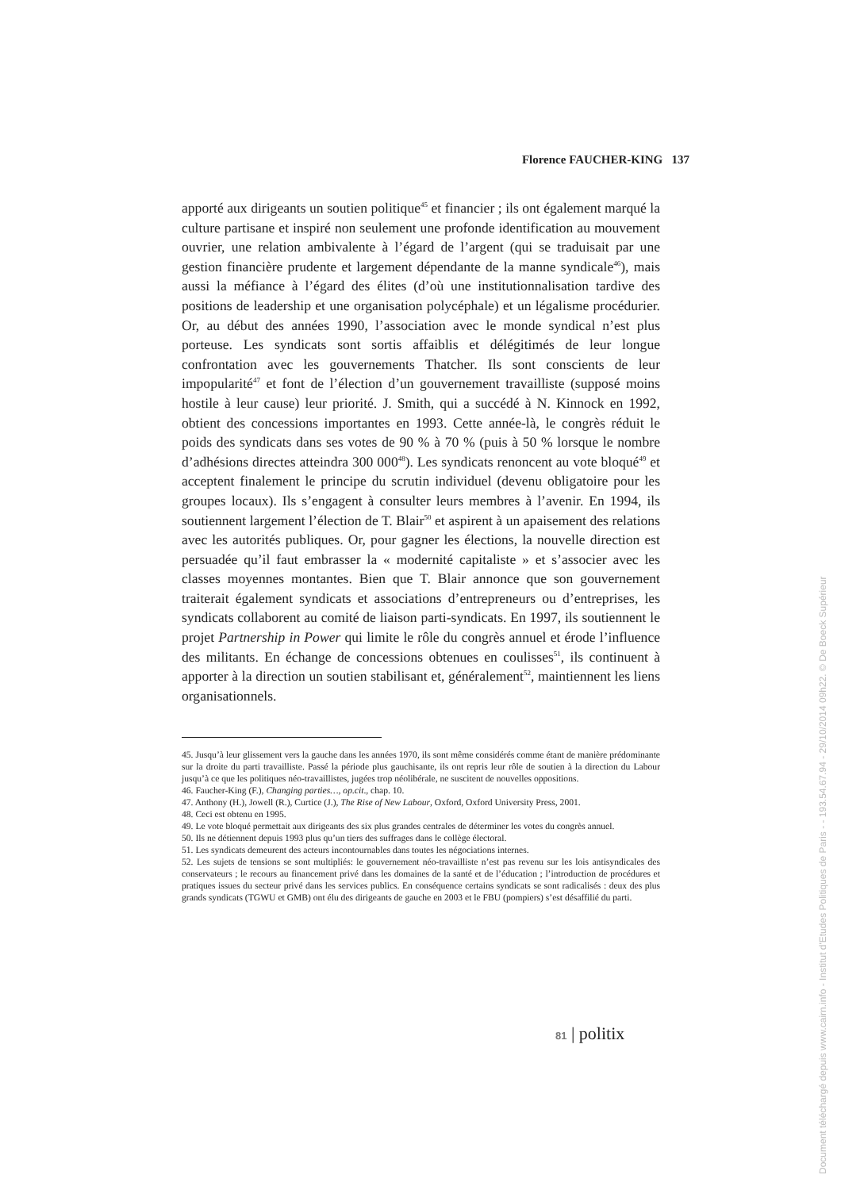Florence FAUCHER-KING 137
apporté aux dirigeants un soutien politique<sup>45</sup> et financier ; ils ont également marqué la culture partisane et inspiré non seulement une profonde identification au mouvement ouvrier, une relation ambivalente à l’égard de l’argent (qui se traduisait par une gestion financière prudente et largement dépendante de la manne syndicale<sup>46</sup>), mais aussi la méfiance à l’égard des élites (d’où une institutionnalisation tardive des positions de leadership et une organisation polycéphale) et un légalisme procédurier. Or, au début des années 1990, l’association avec le monde syndical n’est plus porteuse. Les syndicats sont sortis affaiblis et délégitimés de leur longue confrontation avec les gouvernements Thatcher. Ils sont conscients de leur impopularité<sup>47</sup> et font de l’élection d’un gouvernement travailliste (supposé moins hostile à leur cause) leur priorité. J. Smith, qui a succédé à N. Kinnock en 1992, obtient des concessions importantes en 1993. Cette année-là, le congrès réduit le poids des syndicats dans ses votes de 90 % à 70 % (puis à 50 % lorsque le nombre d’adhésions directes atteindra 300 000<sup>48</sup>). Les syndicats renoncent au vote bloqué<sup>49</sup> et acceptent finalement le principe du scrutin individuel (devenu obligatoire pour les groupes locaux). Ils s’engagent à consulter leurs membres à l’avenir. En 1994, ils soutiennent largement l’élection de T. Blair<sup>50</sup> et aspirent à un apaisement des relations avec les autorités publiques. Or, pour gagner les élections, la nouvelle direction est persuadée qu’il faut embrasser la « modernité capitaliste » et s’associer avec les classes moyennes montantes. Bien que T. Blair annonce que son gouvernement traiterait également syndicats et associations d’entrepreneurs ou d’entreprises, les syndicats collaborent au comité de liaison parti-syndicats. En 1997, ils soutiennent le projet Partnership in Power qui limite le rôle du congrès annuel et érode l’influence des militants. En échange de concessions obtenues en coulisses<sup>51</sup>, ils continuent à apporter à la direction un soutien stabilisant et, généralement<sup>52</sup>, maintiennent les liens organisationnels.
45. Jusqu’à leur glissement vers la gauche dans les années 1970, ils sont même considérés comme étant de manière prédominante sur la droite du parti travailliste. Passé la période plus gauchisante, ils ont repris leur rôle de soutien à la direction du Labour jusqu’à ce que les politiques néo-travaillistes, jugées trop néolibérale, ne suscitent de nouvelles oppositions.
46. Faucher-King (F.), Changing parties…, op.cit., chap. 10.
47. Anthony (H.), Jowell (R.), Curtice (J.), The Rise of New Labour, Oxford, Oxford University Press, 2001.
48. Ceci est obtenu en 1995.
49. Le vote bloqué permettait aux dirigeants des six plus grandes centrales de déterminer les votes du congrès annuel.
50. Ils ne détiennent depuis 1993 plus qu’un tiers des suffrages dans le collège électoral.
51. Les syndicats demeurent des acteurs incontournables dans toutes les négociations internes.
52. Les sujets de tensions se sont multipliés: le gouvernement néo-travailliste n’est pas revenu sur les lois antisyndicales des conservateurs ; le recours au financement privé dans les domaines de la santé et de l’éducation ; l’introduction de procédures et pratiques issues du secteur privé dans les services publics. En conséquence certains syndicats se sont radicalisés : deux des plus grands syndicats (TGWU et GMB) ont élu des dirigeants de gauche en 2003 et le FBU (pompiers) s’est désaffilié du parti.
81 | politix
Document téléchargé depuis www.cairn.info - Institut d'Etudes Politiques de Paris - - 193.54.67.94 - 29/10/2014 09h22. © De Boeck Supérieur